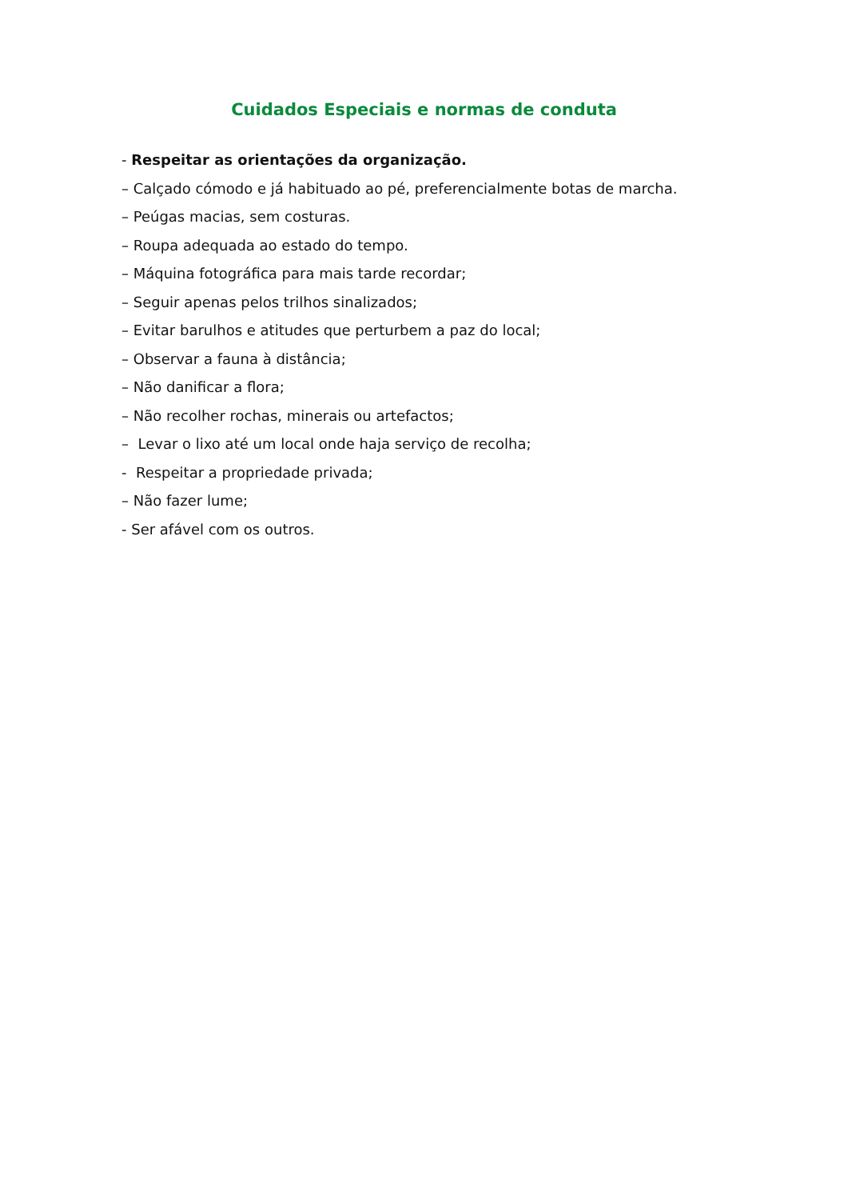Cuidados Especiais e normas de conduta
- Respeitar as orientações da organização.
– Calçado cómodo e já habituado ao pé, preferencialmente botas de marcha.
– Peúgas macias, sem costuras.
– Roupa adequada ao estado do tempo.
– Máquina fotográfica para mais tarde recordar;
– Seguir apenas pelos trilhos sinalizados;
– Evitar barulhos e atitudes que perturbem a paz do local;
– Observar a fauna à distância;
– Não danificar a flora;
– Não recolher rochas, minerais ou artefactos;
– Levar o lixo até um local onde haja serviço de recolha;
- Respeitar a propriedade privada;
– Não fazer lume;
- Ser afável com os outros.